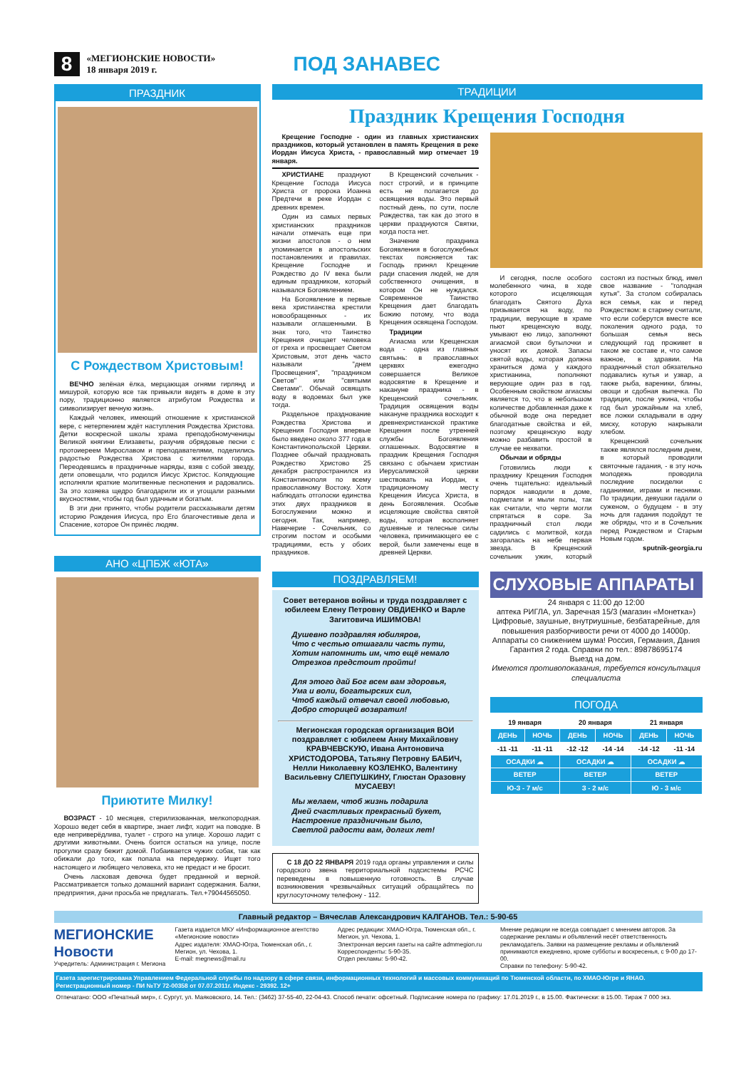8
«МЕГИОНСКИЕ НОВОСТИ»
18 января 2019 г.
ПОД ЗАНАВЕС
ПРАЗДНИК
С Рождеством Христовым!
ВЕЧНО зелёная ёлка, мерцающая огнями гирлянд и мишурой, которую все так привыкли видеть в доме в эту пору, традиционно является атрибутом Рождества и символизирует вечную жизнь.
Каждый человек, имеющий отношение к христианской вере, с нетерпением ждёт наступления Рождества Христова. Детки воскресной школы храма преподобномученицы Великой княгини Елизаветы, разучив обрядовые песни с протоиереем Мирославом и преподавателями, поделились радостью Рождества Христова с жителями города. Переодевшись в праздничные наряды, взяв с собой звезду, дети оповещали, что родился Иисус Христос. Колядующие исполняли краткие молитвенные песнопения и радовались. За это хозяева щедро благодарили их и угощали разными вкусностями, чтобы год был удачным и богатым.
В эти дни принято, чтобы родители рассказывали детям историю Рождения Иисуса, про Его благочестивые дела и Спасение, которое Он принёс людям.
АНО «ЦПБЖ «ЮТА»
Приютите Милку!
ВОЗРАСТ - 10 месяцев, стерилизованная, мелкопородная. Хорошо ведет себя в квартире, знает лифт, ходит на поводке. В еде неприверёдлива, туалет - строго на улице. Хорошо ладит с другими животными. Очень боится остаться на улице, после прогулки сразу бежит домой. Побаивается чужих собак, так как обижали до того, как попала на передержку. Ищет того настоящего и любящего человека, кто не предаст и не бросит.
Очень ласковая девочка будет преданной и верной. Рассматривается только домашний вариант содержания. Балки, предприятия, дачи просьба не предлагать. Тел.+79044565050.
ТРАДИЦИИ
Праздник Крещения Господня
Крещение Господне - один из главных христианских праздников, который установлен в память Крещения в реке Иордан Иисуса Христа, - православный мир отмечает 19 января.
ХРИСТИАНЕ празднуют Крещение Господа Иисуса Христа от пророка Иоанна Предтечи в реке Иордан с древних времен.
Один из самых первых христианских праздников начали отмечать еще при жизни апостолов - о нем упоминается в апостольских постановлениях и правилах. Крещение Господне и Рождество до IV века были единым праздником, который назывался Богоявлением.
На Богоявление в первые века христианства крестили новообращенных - их называли оглашенными. В знак того, что Таинство Крещения очищает человека от греха и просвещает Светом Христовым, этот день часто называли "днем Просвещения", "праздником Светов" или "святыми Светами". Обычай освящать воду в водоемах был уже тогда.
Раздельное празднование Рождества Христова и Крещения Господня впервые было введено около 377 года в Константинопольской Церкви. Позднее обычай праздновать Рождество Христово 25 декабря распространился из Константинополя по всему православному Востоку. Хотя наблюдать отголоски единства этих двух праздников в Богослужении можно и сегодня. Так, например, Навечерие - Сочельник, со строгим постом и особыми традициями, есть у обоих праздников.
В Крещенский сочельник - пост строгий, и в принципе есть не полагается до освящения воды. Это первый постный день, по сути, после Рождества, так как до этого в церкви празднуются Святки, когда поста нет.
Значение праздника Богоявления в богослужебных текстах поясняется так: Господь принял Крещение ради спасения людей, не для собственного очищения, в котором Он не нуждался. Современное Таинство Крещения дает благодать Божию потому, что вода Крещения освящена Господом.
Традиции
Агиасма или Крещенская вода - одна из главных святынь: в православных церквях ежегодно совершается Великое водосвятие в Крещение и накануне праздника - в Крещенский сочельник. Традиция освящения воды накануне праздника восходит к древнехристианской практике Крещения после утренней службы Богоявления оглашенных. Водосвятие в праздник Крещения Господня связано с обычаем христиан Иерусалимской церкви шествовать на Иордан, к традиционному месту Крещения Иисуса Христа, в день Богоявления. Особые исцеляющие свойства святой воды, которая восполняет душевные и телесные силы человека, принимающего ее с верой, были замечены еще в древней Церкви.
И сегодня, после особого молебенного чина, в ходе которого исцеляющая благодать Святого Духа призывается на воду, по традиции, верующие в храме пьют крещенскую воду, умывают ею лицо, заполняют агиасмой свои бутылочки и уносят их домой. Запасы святой воды, которая должна храниться дома у каждого христианина, пополняют верующие один раз в год. Особенным свойством агиасмы является то, что в небольшом количестве добавленная даже к обычной воде она передает благодатные свойства и ей, поэтому крещенскую воду можно разбавить простой в случае ее нехватки.
Обычаи и обряды
Готовились люди к празднику Крещения Господня очень тщательно: идеальный порядок наводили в доме, подметали и мыли полы, так как считали, что черти могли спрятаться в соре. За праздничный стол люди садились с молитвой, когда загоралась на небе первая звезда. В Крещенский сочельник ужин, который состоял из постных блюд, имел свое название - "голодная кутья". За столом собиралась вся семья, как и перед Рождеством: в старину считали, что если соберутся вместе все поколения одного рода, то большая семья весь следующий год проживет в таком же составе и, что самое важное, в здравии. На праздничный стол обязательно подавались кутья и узвар, а также рыба, вареники, блины, овощи и сдобная выпечка. По традиции, после ужина, чтобы год был урожайным на хлеб, все ложки складывали в одну миску, которую накрывали хлебом.
Крещенский сочельник также являлся последним днем, в который проводили святочные гадания, - в эту ночь молодежь проводила последние посиделки с гаданиями, играми и песнями. По традиции, девушки гадали о суженом, о будущем - в эту ночь для гадания подойдут те же обряды, что и в Сочельник перед Рождеством и Старым Новым годом.
sputnik-georgia.ru
ПОЗДРАВЛЯЕМ!
Совет ветеранов войны и труда поздравляет с юбилеем Елену Петровну ОВДИЕНКО и Варле Загитовича ИШИМОВА!
Душевно поздравляя юбиляров,
Что с честью отшагали часть пути,
Хотим напомнить им, что ещё немало
Отрезков предстоит пройти!
Для этого дай Бог всем вам здоровья,
Ума и воли, богатырских сил,
Чтоб каждый отвечал своей любовью,
Добро сторицей возвратил!
Мегионская городская организация ВОИ поздравляет с юбилеем Анну Михайловну КРАВЧЕВСКУЮ, Ивана Антоновича ХРИСТОДОРОВА, Татьяну Петровну БАБИЧ, Нелли Николаевну КОЗЛЕНКО, Валентину Васильевну СЛЕПУШКИНУ, Глюстан Оразовну МУСАЕВУ!
Мы желаем, чтоб жизнь подарила
Дней счастливых прекрасный букет,
Настроение праздничным было,
Светлой радости вам, долгих лет!
С 18 ДО 22 ЯНВАРЯ 2019 года органы управления и силы городского звена территориальной подсистемы РСЧС переведены в повышенную готовность. В случае возникновения чрезвычайных ситуаций обращайтесь по круглосуточному телефону - 112.
СЛУХОВЫЕ АППАРАТЫ
24 января с 11:00 до 12:00
аптека РИГЛА, ул. Заречная 15/3 (магазин «Монетка»)
Цифровые, заушные, внутриушные, безбатарейные, для повышения разборчивости речи от 4000 до 14000р.
Аппараты со снижением шума! Россия, Германия, Дания
Гарантия 2 года. Справки по тел.: 89878695174
Выезд на дом.
Имеются противопоказания, требуется консультация специалиста
ПОГОДА
| 19 января | | 20 января | | 21 января | |
| --- | --- | --- | --- | --- | --- |
| ДЕНЬ | НОЧЬ | ДЕНЬ | НОЧЬ | ДЕНЬ | НОЧЬ |
| -11 -11 | -11 -11 | -12 -12 | -14 -14 | -14 -12 | -11 -14 |
| ОСАДКИ ☁ | | ОСАДКИ ☁ | | ОСАДКИ ☁ | |
| ВЕТЕР | | ВЕТЕР | | ВЕТЕР | |
| Ю-З - 7 м/с | | З - 2 м/с | | Ю - 3 м/с | |
Главный редактор – Вячеслав Александрович КАЛГАНОВ. Тел.: 5-90-65
МЕГИОНСКИЕ Новости
Учредитель: Администрация г. Мегиона
Газета издается МКУ «Информационное агентство «Мегионские новости»
Адрес издателя: ХМАО-Югра, Тюменская обл., г. Мегион, ул. Чехова, 1.
E-mail: megnews@mail.ru
Адрес редакции: ХМАО-Югра, Тюменская обл., г. Мегион, ул. Чехова, 1.
Электронная версия газеты на сайте admmegion.ru
Корреспонденты: 5-90-35.
Отдел рекламы: 5-90-42.
Мнение редакции не всегда совпадает с мнением авторов. За содержание рекламы и объявлений несёт ответственность рекламодатель. Заявки на размещение рекламы и объявлений принимаются ежедневно, кроме субботы и воскресенья, с 9-00 до 17-00.
Справки по телефону: 5-90-42.
Газета зарегистрирована Управлением Федеральной службы по надзору в сфере связи, информационных технологий и массовых коммуникаций по Тюменской области, по ХМАО-Югре и ЯНАО. Регистрационный номер - ПИ №ТУ 72-00358 от 07.07.2011г. Индекс - 29392. 12+
Отпечатано: ООО «Печатный мир», г. Сургут, ул. Маяковского, 14. Тел.: (3462) 37-55-40, 22-04-43. Способ печати: офсетный. Подписание номера по графику: 17.01.2019 г., в 15.00. Фактически: в 15.00. Тираж 7 000 экз.